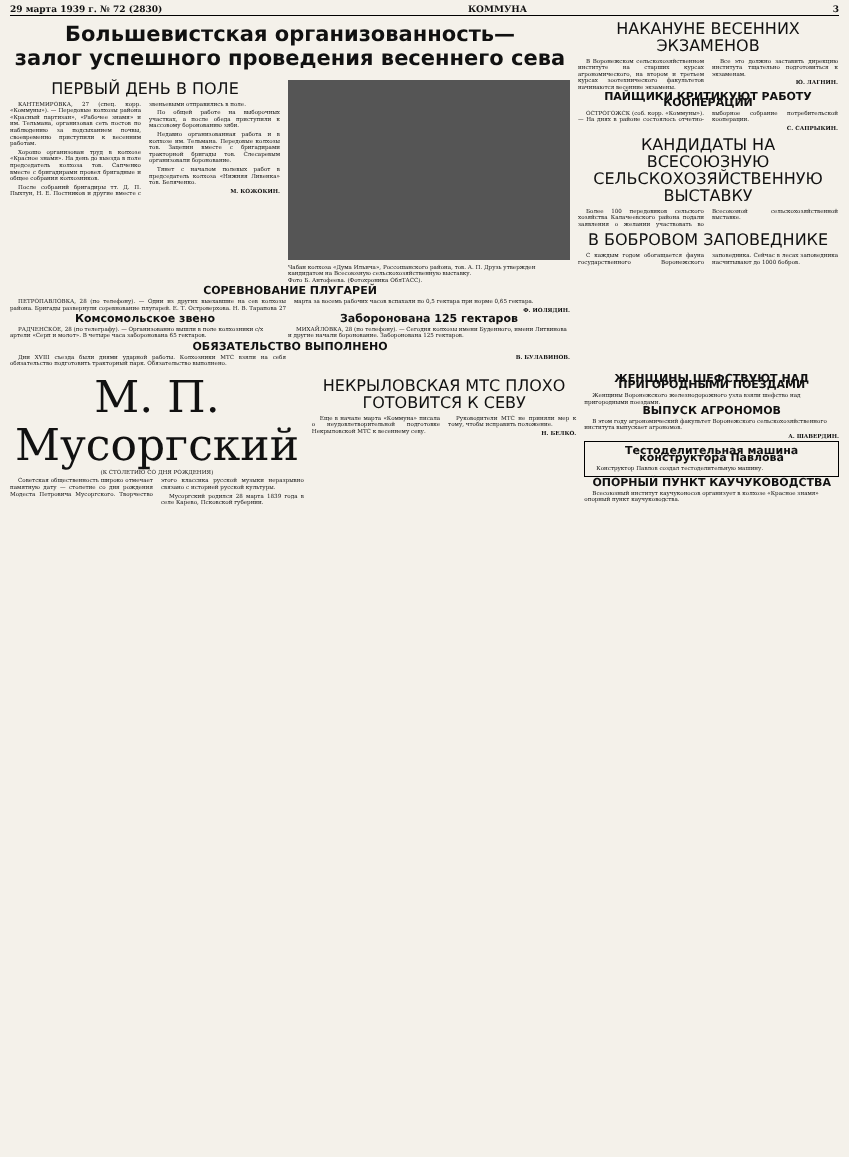29 марта 1939 г. № 72 (2830) КОММУНА 3
Большевистская организованность—
залог успешного проведения весеннего сева
ПЕРВЫЙ ДЕНЬ В ПОЛЕ
КАНТЕМИРОВКА, 27 (спец. корр. «Коммуны»). — Передовые колхозы района «Красный партизан», «Рабочее знамя» и им. Тельмана, организовав сеть постов по наблюдению за подсыханием почвы, своевременно приступили к весенним работам.
Хорошо организован труд в колхозе «Красное знамя». На день до выезда в поле председатель колхоза тов. Сапченко вместе с бригадирами провел бригадные и общее собрания колхозников.
После собраний бригадиры тт. Д. П. Пыхтун, Н. Е. Постников и другие вместе с звеньевыми отправились в поле.
По общей работе на выборочных участках, а после обеда приступили к массовому боронованию зяби.
Недавно организованная работа и в колхозе им. Тельмана. Передовые колхозы тов. Зацепин вместе с бригадирами тракторной бригады тов. Слесаревым организовали боронование.
Тянет с началом полевых работ в председатель колхоза «Нижняя Ливенка» тов. Беляченко.
М. КОЖОКИН.
Чабан колхоза «Дума Ильича», Россошанского района, тов. А. П. Друзь утвержден кандидатом на Всесоюзную сельскохозяйственную выставку.
Фото Б. Антофеева. (Фотохроника ОблТАСС).
СОРЕВНОВАНИЕ ПЛУГАРЕЙ
ПЕТРОПАВЛОВКА, 28 (по телефону). — Одни из других выехавшие на сев колхозы района. Бригады развернули соревнование плугарей. Е. Т. Островерхова. Н. В. Тарапова 27 марта за восемь рабочих часов вспахали по 0,5 гектара при норме 0,65 гектара.
Ф. ИОЛЯДИН.
Комсомольское звено
РАДЧЕНСКОЕ, 28 (по телеграфу). — Организованно вышли в поле колхозники с/х артели «Серп и молот». В четыре часа заборонована 65 гектаров.
Заборонована 125 гектаров
МИХАЙЛОВКА, 28 (по телефону). — Сегодня колхозы имени Буденного, имени Литвинова и другие начали боронование. Заборонована 125 гектаров.
ОБЯЗАТЕЛЬСТВО ВЫПОЛНЕНО
Дни XVIII съезда были днями ударной работы. Колхозники МТС взяли на себя обязательство подготовить тракторный парк. Обязательство выполнено.
В. БУЛАВИНОВ.
НАКАНУНЕ ВЕСЕННИХ ЭКЗАМЕНОВ
В Воронежском сельскохозяйственном институте на старших курсах агрономического, на втором и третьем курсах зоотехнического факультетов начинаются весенние экзамены.
Все это должно заставить дирекцию института тщательно подготовиться к экзаменам.
Ю. ЛАГНИН.
ПАЙЩИКИ КРИТИКУЮТ РАБОТУ КООПЕРАЦИИ
ОСТРОГОЖСК (соб. корр. «Коммуны»). — На днях в районе состоялось отчетно-выборное собрание потребительской кооперации.
С. САПРЫКИН.
КАНДИДАТЫ НА ВСЕСОЮЗНУЮ СЕЛЬСКОХОЗЯЙСТВЕННУЮ ВЫСТАВКУ
Более 100 передовиков сельского хозяйства Калачеевского района подали заявления о желании участвовать во Всесоюзной сельскохозяйственной выставке.
В БОБРОВОМ ЗАПОВЕДНИКЕ
С каждым годом обогащается фауна государственного Воронежского заповедника. Сейчас в лесах заповедника насчитывают до 1000 бобров.
М. П. Мусоргский
(К СТОЛЕТИЮ СО ДНЯ РОЖДЕНИЯ)
Советская общественность широко отмечает памятную дату — столетие со дня рождения Модеста Петровича Мусоргского. Творчество этого классика русской музыки неразрывно связано с историей русской культуры.
Мусоргский родился 28 марта 1839 года в селе Карево, Псковской губернии.
НЕКРЫЛОВСКАЯ МТС ПЛОХО ГОТОВИТСЯ К СЕВУ
Еще в начале марта «Коммуна» писала о неудовлетворительной подготовке Некрыловской МТС к весеннему севу.
Руководители МТС не приняли мер к тому, чтобы исправить положение.
Н. БЕЛКО.
ЖЕНЩИНЫ ШЕФСТВУЮТ НАД ПРИГОРОДНЫМИ ПОЕЗДАМИ
Женщины Воронежского железнодорожного узла взяли шефство над пригородными поездами.
ВЫПУСК АГРОНОМОВ
В этом году агрономический факультет Воронежского сельскохозяйственного института выпускает агрономов.
А. ШАВЕРДИН.
Тестоделительная машина конструктора Павлова
Конструктор Павлов создал тестоделительную машину.
ОПОРНЫЙ ПУНКТ КАУЧУКОВОДСТВА
Всесоюзный институт каучуконосов организует в колхозе «Красное знамя» опорный пункт каучуководства.